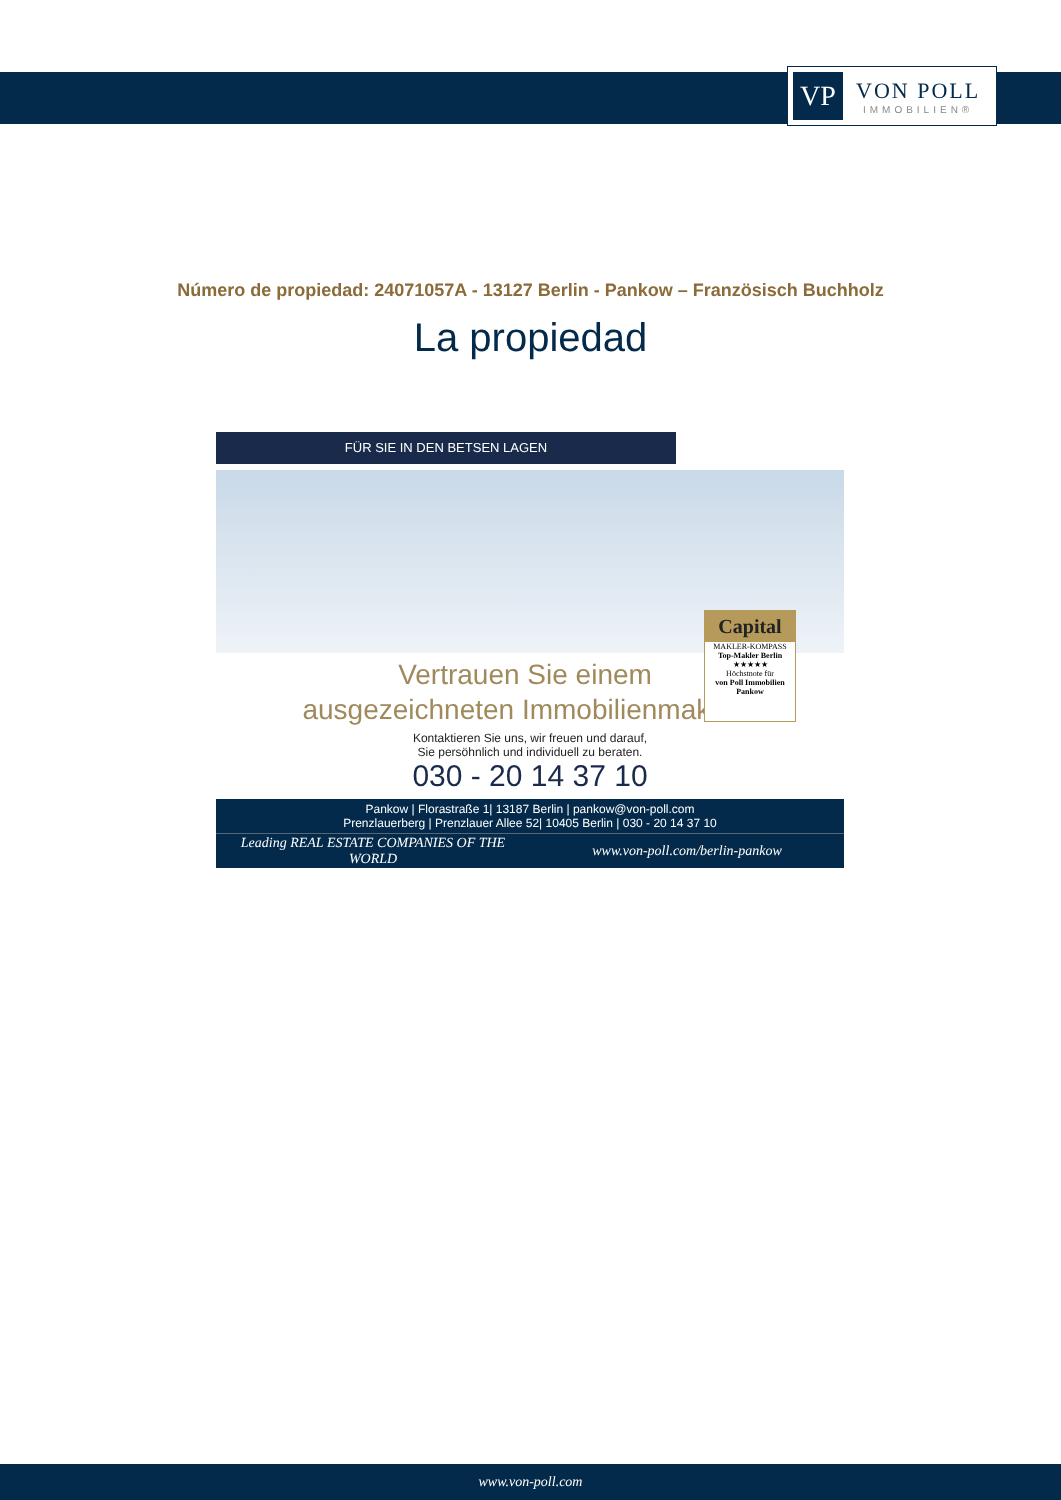VP
VON POLL
IMMOBILIEN®
Número de propiedad: 24071057A - 13127 Berlin - Pankow – Französisch Buchholz
La propiedad
FÜR SIE IN DEN BETSEN LAGEN
Capital
MAKLER-KOMPASS
Top-Makler Berlin
★★★★★
Höchstnote für
von Poll Immobilien Pankow
Vertrauen Sie einem
ausgezeichneten Immobilienmakler.
Kontaktieren Sie uns, wir freuen und darauf,
Sie persöhnlich und individuell zu beraten.
030 - 20 14 37 10
Pankow | Florastraße 1| 13187 Berlin | pankow@von-poll.com
Prenzlauerberg | Prenzlauer Allee 52| 10405 Berlin | 030 - 20 14 37 10
Leading REAL ESTATE COMPANIES OF THE WORLD
www.von-poll.com/berlin-pankow
www.von-poll.com